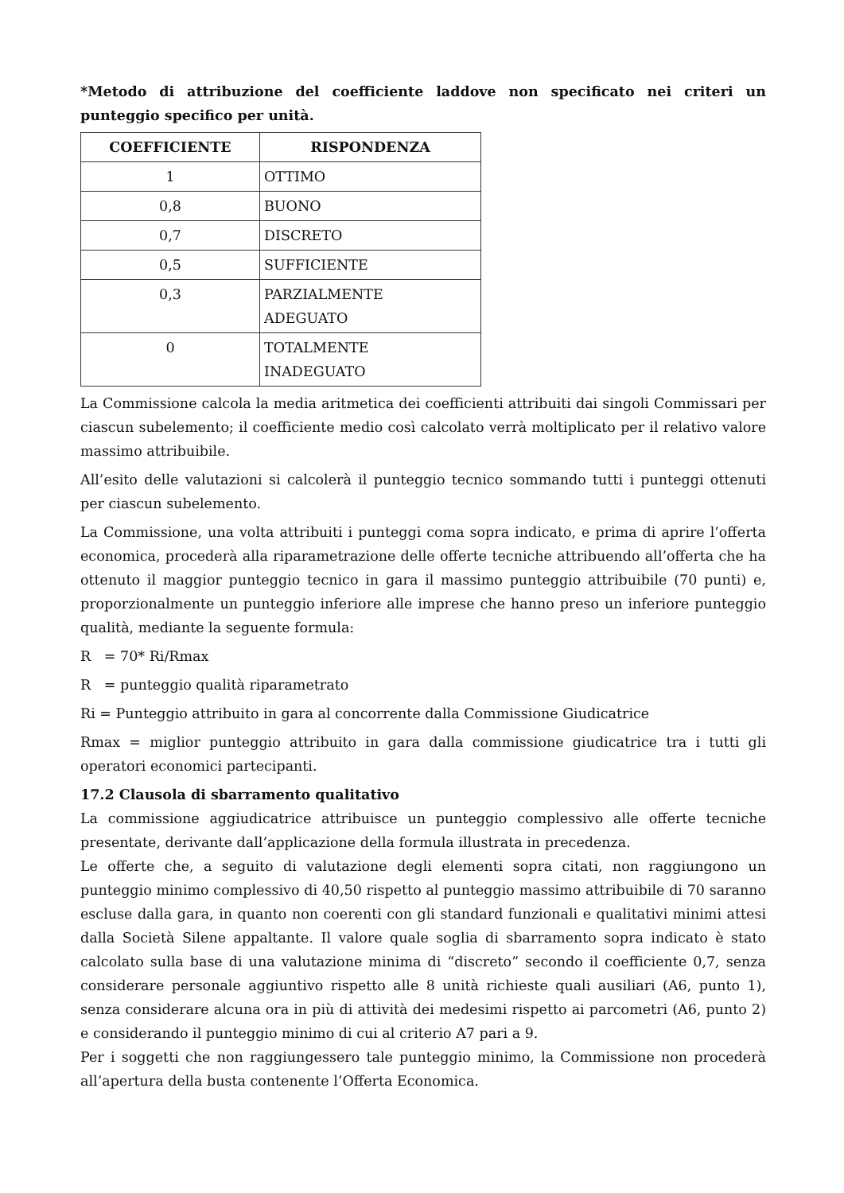*Metodo di attribuzione del coefficiente laddove non specificato nei criteri un punteggio specifico per unità.
| COEFFICIENTE | RISPONDENZA |
| --- | --- |
| 1 | OTTIMO |
| 0,8 | BUONO |
| 0,7 | DISCRETO |
| 0,5 | SUFFICIENTE |
| 0,3 | PARZIALMENTE ADEGUATO |
| 0 | TOTALMENTE INADEGUATO |
La Commissione calcola la media aritmetica dei coefficienti attribuiti dai singoli Commissari per ciascun subelemento; il coefficiente medio così calcolato verrà moltiplicato per il relativo valore massimo attribuibile.
All’esito delle valutazioni si calcolerà il punteggio tecnico sommando tutti i punteggi ottenuti per ciascun subelemento.
La Commissione, una volta attribuiti i punteggi coma sopra indicato, e prima di aprire l’offerta economica, procederà alla riparametrazione delle offerte tecniche attribuendo all’offerta che ha ottenuto il maggior punteggio tecnico in gara il massimo punteggio attribuibile (70 punti) e, proporzionalmente un punteggio inferiore alle imprese che hanno preso un inferiore punteggio qualità, mediante la seguente formula:
R = 70* Ri/Rmax
R = punteggio qualità riparametrato
Ri = Punteggio attribuito in gara al concorrente dalla Commissione Giudicatrice
Rmax = miglior punteggio attribuito in gara dalla commissione giudicatrice tra i tutti gli operatori economici partecipanti.
17.2 Clausola di sbarramento qualitativo
La commissione aggiudicatrice attribuisce un punteggio complessivo alle offerte tecniche presentate, derivante dall’applicazione della formula illustrata in precedenza.
Le offerte che, a seguito di valutazione degli elementi sopra citati, non raggiungono un punteggio minimo complessivo di 40,50 rispetto al punteggio massimo attribuibile di 70 saranno escluse dalla gara, in quanto non coerenti con gli standard funzionali e qualitativi minimi attesi dalla Società Silene appaltante. Il valore quale soglia di sbarramento sopra indicato è stato calcolato sulla base di una valutazione minima di “discreto” secondo il coefficiente 0,7, senza considerare personale aggiuntivo rispetto alle 8 unità richieste quali ausiliari (A6, punto 1), senza considerare alcuna ora in più di attività dei medesimi rispetto ai parcometri (A6, punto 2) e considerando il punteggio minimo di cui al criterio A7 pari a 9.
Per i soggetti che non raggiungessero tale punteggio minimo, la Commissione non procederà all’apertura della busta contenente l’Offerta Economica.